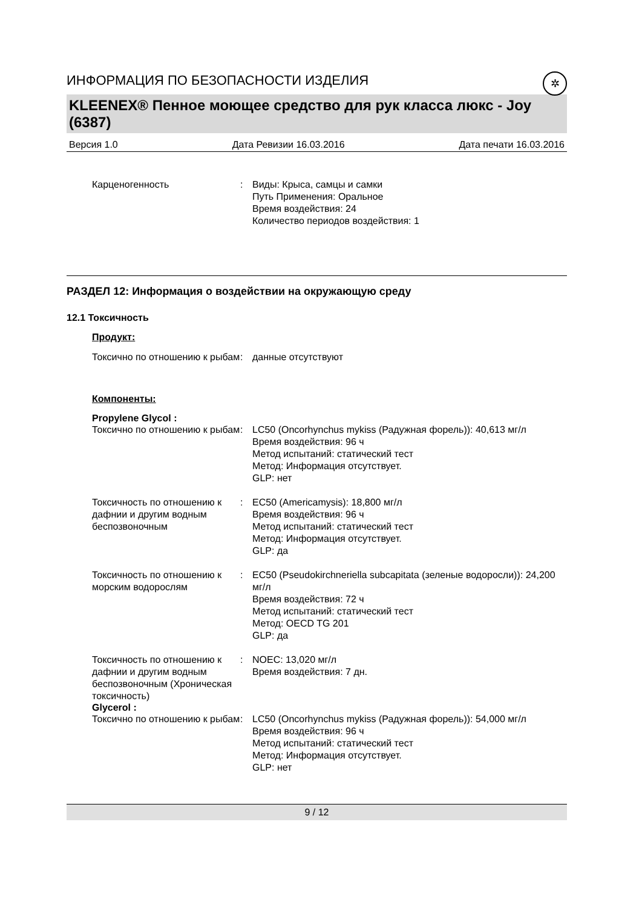ИНФОРМАЦИЯ ПО БЕЗОПАСНОСТИ ИЗДЕЛИЯ ✲
KLEENEX® Пенное моющее средство для рук класса люкс - Joy (6387)
Версия 1.0 Дата Ревизии 16.03.2016 Дата печати 16.03.2016
Карценогенность : Виды: Крыса, самцы и самки
Путь Применения: Оральное
Время воздействия: 24
Количество периодов воздействия: 1
РАЗДЕЛ 12: Информация о воздействии на окружающую среду
12.1 Токсичность
Продукт:
Токсично по отношению к рыбам
: данные отсутствуют
Компоненты:
Propylene Glycol :
Токсично по отношению к рыбам
: LC50 (Oncorhynchus mykiss (Радужная форель)): 40,613 мг/л
Время воздействия: 96 ч
Метод испытаний: статический тест
Метод: Информация отсутствует.
GLP: нет
Токсичность по отношению к дафнии и другим водным беспозвоночным
: EC50 (Americamysis): 18,800 мг/л
Время воздействия: 96 ч
Метод испытаний: статический тест
Метод: Информация отсутствует.
GLP: да
Токсичность по отношению к морским водорослям
: EC50 (Pseudokirchneriella subcapitata (зеленые водоросли)): 24,200 мг/л
Время воздействия: 72 ч
Метод испытаний: статический тест
Метод: OECD TG 201
GLP: да
Токсичность по отношению к дафнии и другим водным беспозвоночным (Хроническая токсичность)
: NOEC: 13,020 мг/л
Время воздействия: 7 дн.
Glycerol :
Токсично по отношению к рыбам
: LC50 (Oncorhynchus mykiss (Радужная форель)): 54,000 мг/л
Время воздействия: 96 ч
Метод испытаний: статический тест
Метод: Информация отсутствует.
GLP: нет
9 / 12